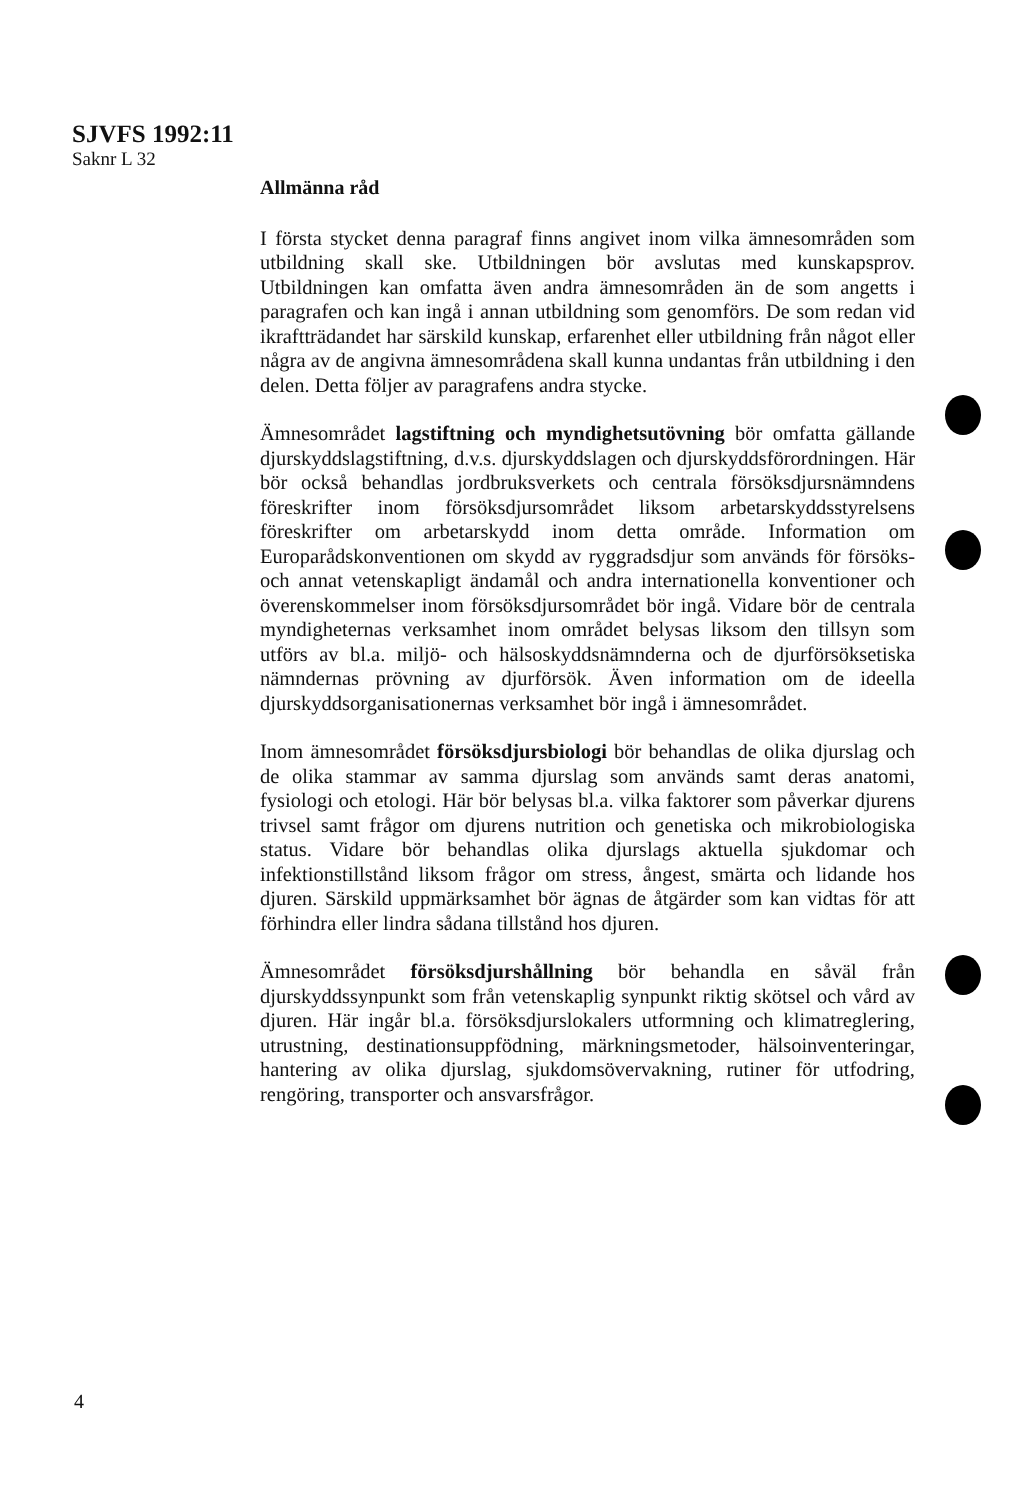SJVFS 1992:11
Saknr L 32
Allmänna råd
I första stycket denna paragraf finns angivet inom vilka ämnesområden som utbildning skall ske. Utbildningen bör avslutas med kunskapsprov. Utbildningen kan omfatta även andra ämnesområden än de som angetts i paragrafen och kan ingå i annan utbildning som genomförs. De som redan vid ikraftträdandet har särskild kunskap, erfarenhet eller utbildning från något eller några av de angivna ämnesområdena skall kunna undantas från utbildning i den delen. Detta följer av paragrafens andra stycke.
Ämnesområdet lagstiftning och myndighetsutövning bör omfatta gällande djurskyddslagstiftning, d.v.s. djurskyddslagen och djurskyddsförordningen. Här bör också behandlas jordbruksverkets och centrala försöksdjursnämndens föreskrifter inom försöksdjursområdet liksom arbetarskyddsstyrelsens föreskrifter om arbetarskydd inom detta område. Information om Europarådskonventionen om skydd av ryggradsdjur som används för försöks- och annat vetenskapligt ändamål och andra internationella konventioner och överenskommelser inom försöksdjursområdet bör ingå. Vidare bör de centrala myndigheternas verksamhet inom området belysas liksom den tillsyn som utförs av bl.a. miljö- och hälsoskyddsnämnderna och de djurförsöksetiska nämndernas prövning av djurförsök. Även information om de ideella djurskyddsorganisationernas verksamhet bör ingå i ämnesområdet.
Inom ämnesområdet försöksdjursbiologi bör behandlas de olika djurslag och de olika stammar av samma djurslag som används samt deras anatomi, fysiologi och etologi. Här bör belysas bl.a. vilka faktorer som påverkar djurens trivsel samt frågor om djurens nutrition och genetiska och mikrobiologiska status. Vidare bör behandlas olika djurslags aktuella sjukdomar och infektionstillstånd liksom frågor om stress, ångest, smärta och lidande hos djuren. Särskild uppmärksamhet bör ägnas de åtgärder som kan vidtas för att förhindra eller lindra sådana tillstånd hos djuren.
Ämnesområdet försöksdjurshållning bör behandla en såväl från djurskyddssynpunkt som från vetenskaplig synpunkt riktig skötsel och vård av djuren. Här ingår bl.a. försöksdjurslokalers utformning och klimatreglering, utrustning, destinationsuppfödning, märkningsmetoder, hälsoinventeringar, hantering av olika djurslag, sjukdomsövervakning, rutiner för utfodring, rengöring, transporter och ansvarsfrågor.
4